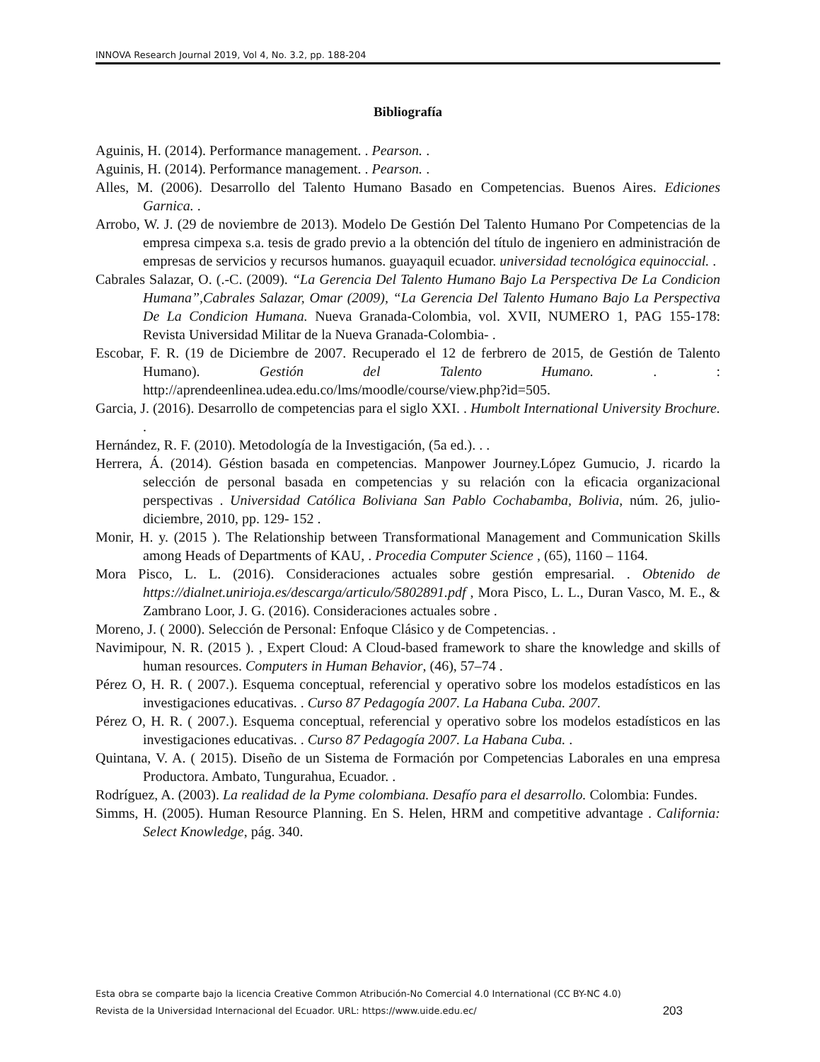INNOVA Research Journal 2019, Vol 4, No. 3.2, pp. 188-204
Bibliografía
Aguinis, H. (2014). Performance management. . Pearson. .
Aguinis, H. (2014). Performance management. . Pearson. .
Alles, M. (2006). Desarrollo del Talento Humano Basado en Competencias. Buenos Aires. Ediciones Garnica. .
Arrobo, W. J. (29 de noviembre de 2013). Modelo De Gestión Del Talento Humano Por Competencias de la empresa cimpexa s.a. tesis de grado previo a la obtención del título de ingeniero en administración de empresas de servicios y recursos humanos. guayaquil ecuador. universidad tecnológica equinoccial. .
Cabrales Salazar, O. (.-C. (2009). “La Gerencia Del Talento Humano Bajo La Perspectiva De La Condicion Humana”,Cabrales Salazar, Omar (2009), “La Gerencia Del Talento Humano Bajo La Perspectiva De La Condicion Humana. Nueva Granada-Colombia, vol. XVII, NUMERO 1, PAG 155-178: Revista Universidad Militar de la Nueva Granada-Colombia- .
Escobar, F. R. (19 de Diciembre de 2007. Recuperado el 12 de ferbrero de 2015, de Gestión de Talento Humano). Gestión del Talento Humano. . : http://aprendeenlinea.udea.edu.co/lms/moodle/course/view.php?id=505.
Garcia, J. (2016). Desarrollo de competencias para el siglo XXI. . Humbolt International University Brochure. .
Hernández, R. F. (2010). Metodología de la Investigación, (5a ed.). . .
Herrera, Á. (2014). Géstion basada en competencias. Manpower Journey.López Gumucio, J. ricardo la selección de personal basada en competencias y su relación con la eficacia organizacional perspectivas . Universidad Católica Boliviana San Pablo Cochabamba, Bolivia, núm. 26, julio-diciembre, 2010, pp. 129- 152 .
Monir, H. y. (2015 ). The Relationship between Transformational Management and Communication Skills among Heads of Departments of KAU, . Procedia Computer Science , (65), 1160 – 1164.
Mora Pisco, L. L. (2016). Consideraciones actuales sobre gestión empresarial. . Obtenido de https://dialnet.unirioja.es/descarga/articulo/5802891.pdf , Mora Pisco, L. L., Duran Vasco, M. E., & Zambrano Loor, J. G. (2016). Consideraciones actuales sobre .
Moreno, J. ( 2000). Selección de Personal: Enfoque Clásico y de Competencias. .
Navimipour, N. R. (2015 ). , Expert Cloud: A Cloud-based framework to share the knowledge and skills of human resources. Computers in Human Behavior, (46), 57–74 .
Pérez O, H. R. ( 2007.). Esquema conceptual, referencial y operativo sobre los modelos estadísticos en las investigaciones educativas. . Curso 87 Pedagogía 2007. La Habana Cuba. 2007.
Pérez O, H. R. ( 2007.). Esquema conceptual, referencial y operativo sobre los modelos estadísticos en las investigaciones educativas. . Curso 87 Pedagogía 2007. La Habana Cuba. .
Quintana, V. A. ( 2015). Diseño de un Sistema de Formación por Competencias Laborales en una empresa Productora. Ambato, Tungurahua, Ecuador. .
Rodríguez, A. (2003). La realidad de la Pyme colombiana. Desafío para el desarrollo. Colombia: Fundes.
Simms, H. (2005). Human Resource Planning. En S. Helen, HRM and competitive advantage . California: Select Knowledge, pág. 340.
Esta obra se comparte bajo la licencia Creative Common Atribución-No Comercial 4.0 International (CC BY-NC 4.0)
Revista de la Universidad Internacional del Ecuador. URL: https://www.uide.edu.ec/
203